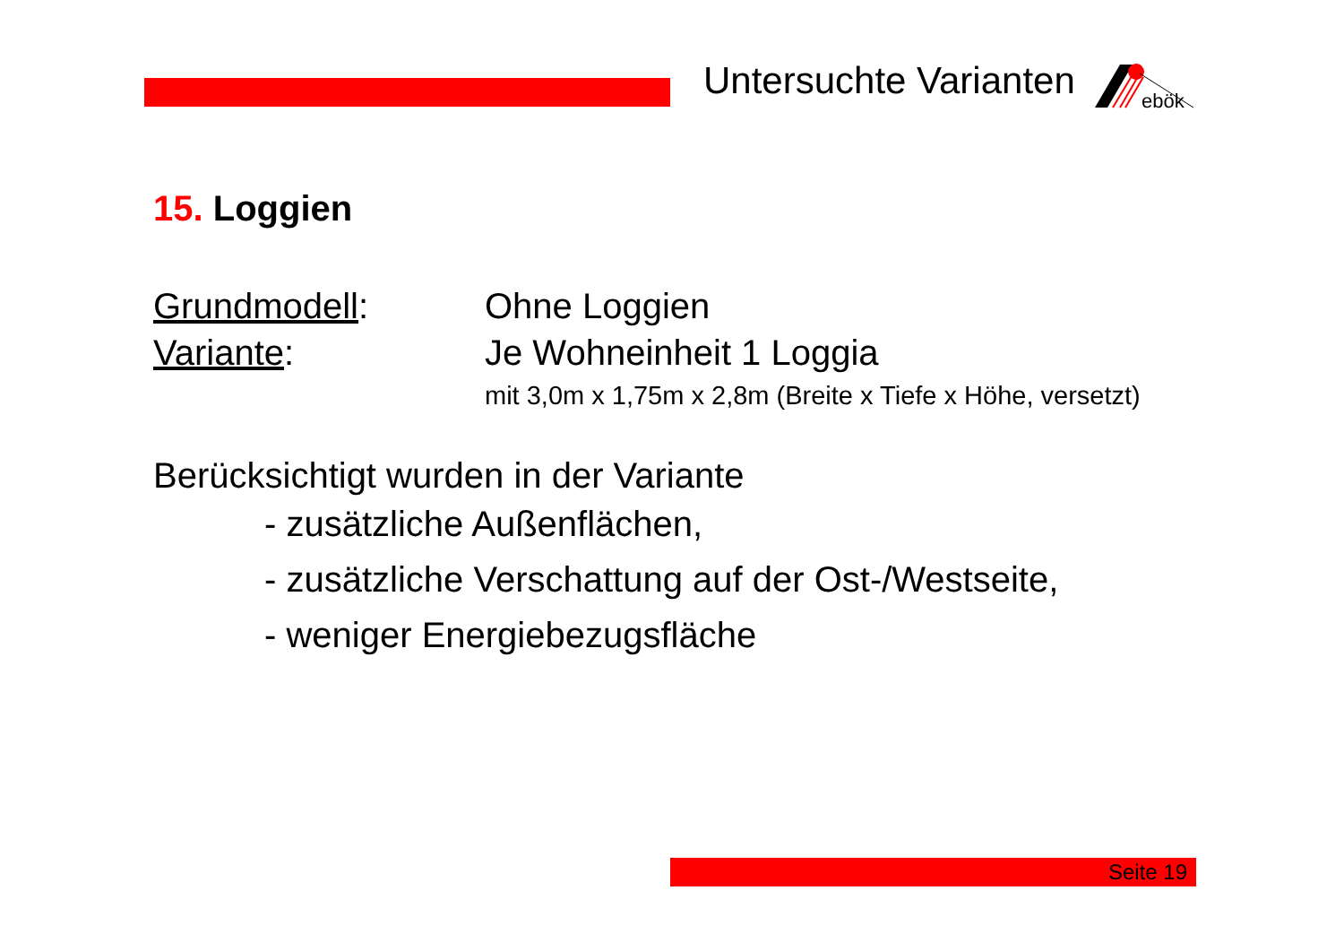Untersuchte Varianten
ebök
15. Loggien
Grundmodell: Ohne Loggien
Variante: Je Wohneinheit 1 Loggia
mit 3,0m x 1,75m x 2,8m (Breite x Tiefe x Höhe, versetzt)
Berücksichtigt wurden in der Variante
- zusätzliche Außenflächen,
- zusätzliche Verschattung auf der Ost-/Westseite,
- weniger Energiebezugsfläche
Seite 19